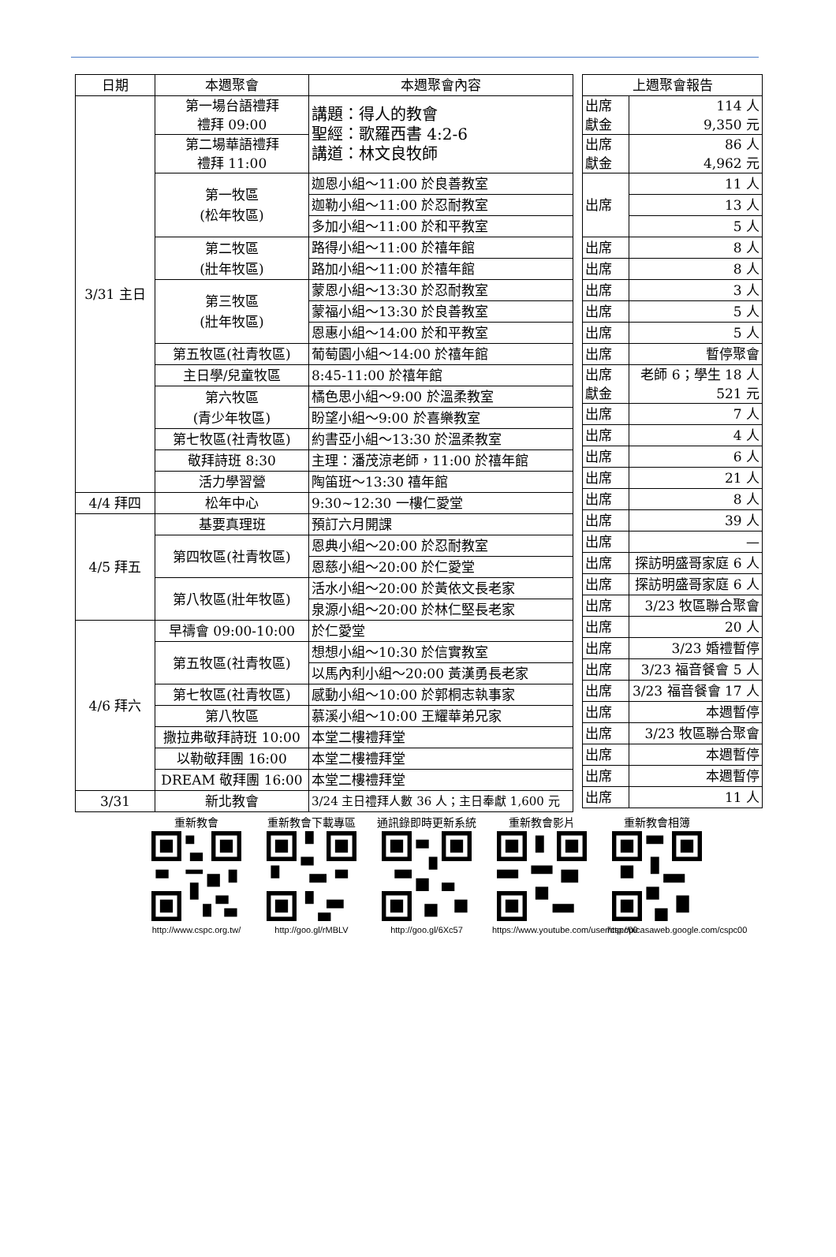| 日期 | 本週聚會 | 本週聚會內容 |
| --- | --- | --- |
| 3/31 主日 | 第一場台語禮拜 禮拜 09:00 | 講題：得人的教會 聖經：歌羅西書 4:2-6 講道：林文良牧師 |
| | 第二場華語禮拜 禮拜 11:00 | |
| | 第一牧區 (松年牧區) | 迦恩小組～11:00 於良善教室 |
| | | 迦勒小組～11:00 於忍耐教室 |
| | | 多加小組～11:00 於和平教室 |
| | 第二牧區 (壯年牧區) | 路得小組～11:00 於禧年館 |
| | | 路加小組～11:00 於禧年館 |
| | 第三牧區 (壯年牧區) | 蒙恩小組～13:30 於忍耐教室 |
| | | 蒙福小組～13:30 於良善教室 |
| | | 恩惠小組～14:00 於和平教室 |
| | 第五牧區(社青牧區) | 葡萄園小組～14:00 於禧年館 |
| | 主日學/兒童牧區 | 8:45-11:00 於禧年館 |
| | 第六牧區 (青少年牧區) | 橘色思小組～9:00 於溫柔教室 |
| | | 盼望小組～9:00 於喜樂教室 |
| | 第七牧區(社青牧區) | 約書亞小組～13:30 於溫柔教室 |
| | 敬拜詩班 8:30 | 主理：潘茂涼老師，11:00 於禧年館 |
| | 活力學習營 | 陶笛班～13:30 禧年館 |
| 4/4 拜四 | 松年中心 | 9:30~12:30 一樓仁愛堂 |
| 4/5 拜五 | 基要真理班 | 預訂六月開課 |
| | 第四牧區(社青牧區) | 恩典小組～20:00 於忍耐教室 |
| | | 恩慈小組～20:00 於仁愛堂 |
| | 第八牧區(壯年牧區) | 活水小組～20:00 於黃依文長老家 |
| | | 泉源小組～20:00 於林仁堅長老家 |
| 4/6 拜六 | 早禱會 09:00-10:00 | 於仁愛堂 |
| | 第五牧區(社青牧區) | 想想小組～10:30 於信實教室 |
| | | 以馬內利小組～20:00 黃漢勇長老家 |
| | 第七牧區(社青牧區) | 感動小組～10:00 於郭桐志執事家 |
| | 第八牧區 | 慕溪小組～10:00 王耀華弟兄家 |
| | 撒拉弗敬拜詩班 10:00 | 本堂二樓禮拜堂 |
| | 以勒敬拜團 16:00 | 本堂二樓禮拜堂 |
| | DREAM 敬拜團 16:00 | 本堂二樓禮拜堂 |
| 3/31 | 新北教會 | 3/24 主日禮拜人數 36 人；主日奉獻 1,600 元 |
| 上週聚會報告 | |
| --- | --- |
| 出席 獻金 | 114 人 9,350 元 |
| 出席 獻金 | 86 人 4,962 元 |
| 出席 | 11 人 |
| | 13 人 |
| | 5 人 |
| 出席 | 8 人 |
| 出席 | 8 人 |
| 出席 | 3 人 |
| 出席 | 5 人 |
| 出席 | 5 人 |
| 出席 | 暫停聚會 |
| 出席 獻金 | 老師 6；學生 18 人 521 元 |
| 出席 | 7 人 |
| 出席 | 4 人 |
| 出席 | 6 人 |
| 出席 | 21 人 |
| 出席 | 8 人 |
| 出席 | 39 人 |
| 出席 | — |
| 出席 | 探訪明盛哥家庭 6 人 |
| 出席 | 探訪明盛哥家庭 6 人 |
| 出席 | 3/23 牧區聯合聚會 |
| 出席 | 20 人 |
| 出席 | 3/23 婚禮暫停 |
| 出席 | 3/23 福音餐會 5 人 |
| 出席 | 3/23 福音餐會 17 人 |
| 出席 | 本週暫停 |
| 出席 | 3/23 牧區聯合聚會 |
| 出席 | 本週暫停 |
| 出席 | 本週暫停 |
| 出席 | 11 人 |
重新教會http://www.cspc.org.tw/
重新教會下載專區http://goo.gl/rMBLV
通訊錄即時更新系統http://goo.gl/6Xc57
重新教會影片https://www.youtube.com/user/cspc00
重新教會相簿http://picasaweb.google.com/cspc00